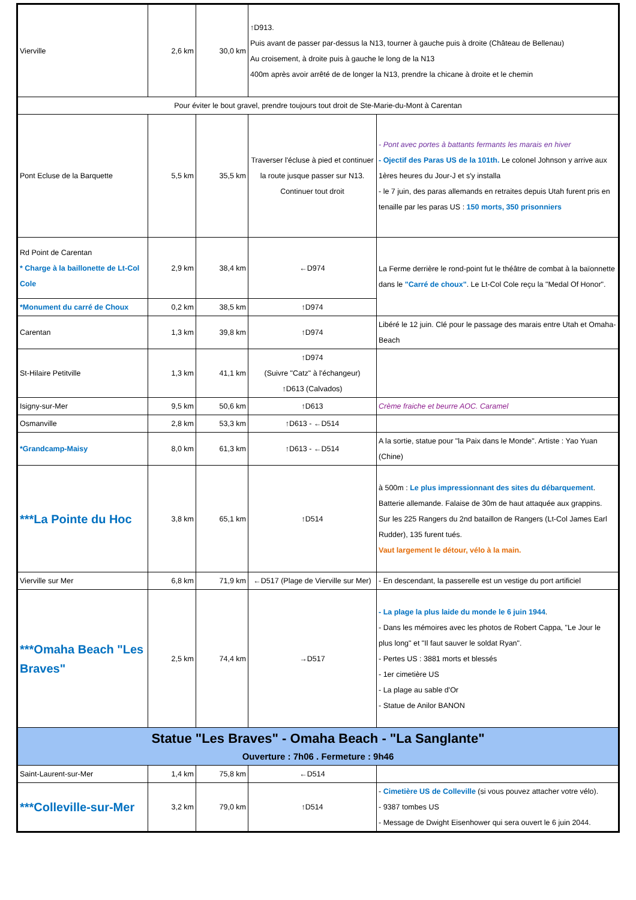| Vierville | 2,6 km | 30,0 km | ↑D913. Puis avant de passer par-dessus la N13, tourner à gauche puis à droite (Château de Bellenau) Au croisement, à droite puis à gauche le long de la N13 400m après avoir arrêté de de longer la N13, prendre la chicane à droite et le chemin | |
| Pour éviter le bout gravel, prendre toujours tout droit de Ste-Marie-du-Mont à Carentan | | | | |
| Pont Ecluse de la Barquette | 5,5 km | 35,5 km | Traverser l'écluse à pied et continuer la route jusque passer sur N13. Continuer tout droit | - Pont avec portes à battants fermants les marais en hiver - Ojectif des Paras US de la 101th. Le colonel Johnson y arrive aux 1ères heures du Jour-J et s'y installa - le 7 juin, des paras allemands en retraites depuis Utah furent pris en tenaille par les paras US : 150 morts, 350 prisonniers |
| Rd Point de Carentan * Charge à la baillonette de Lt-Col Cole | 2,9 km | 38,4 km | ←D974 | La Ferme derrière le rond-point fut le théâtre de combat à la baïonnette dans le "Carré de choux" . Le Lt-Col Cole reçu la "Medal Of Honor". |
| *Monument du carré de Choux | 0,2 km | 38,5 km | ↑D974 | |
| Carentan | 1,3 km | 39,8 km | ↑D974 | Libéré le 12 juin. Clé pour le passage des marais entre Utah et Omaha-Beach |
| St-Hilaire Petitville | 1,3 km | 41,1 km | ↑D974 (Suivre "Catz" à l'échangeur) ↑D613 (Calvados) | |
| Isigny-sur-Mer | 9,5 km | 50,6 km | ↑D613 | Crème fraiche et beurre AOC. Caramel |
| Osmanville | 2,8 km | 53,3 km | ↑D613 - ←D514 | |
| *Grandcamp-Maisy | 8,0 km | 61,3 km | ↑D613 - ←D514 | A la sortie, statue pour "la Paix dans le Monde". Artiste : Yao Yuan (Chine) |
| ***La Pointe du Hoc | 3,8 km | 65,1 km | ↑D514 | à 500m : Le plus impressionnant des sites du débarquement . Batterie allemande. Falaise de 30m de haut attaquée aux grappins. Sur les 225 Rangers du 2nd bataillon de Rangers (Lt-Col James Earl Rudder), 135 furent tués. Vaut largement le détour, vélo à la main. |
| Vierville sur Mer | 6,8 km | 71,9 km | ←D517 (Plage de Vierville sur Mer) | - En descendant, la passerelle est un vestige du port artificiel |
| ***Omaha Beach "Les Braves" | 2,5 km | 74,4 km | →D517 | - La plage la plus laide du monde le 6 juin 1944 . - Dans les mémoires avec les photos de Robert Cappa, "Le Jour le plus long" et "Il faut sauver le soldat Ryan". - Pertes US : 3881 morts et blessés - 1er cimetière US - La plage au sable d'Or - Statue de Anilor BANON |
| Statue "Les Braves" - Omaha Beach - "La Sanglante" Ouverture : 7h06 . Fermeture : 9h46 | | | | |
| Saint-Laurent-sur-Mer | 1,4 km | 75,8 km | ←D514 | |
| ***Colleville-sur-Mer | 3,2 km | 79,0 km | ↑D514 | - Cimetière US de Colleville (si vous pouvez attacher votre vélo). - 9387 tombes US - Message de Dwight Eisenhower qui sera ouvert le 6 juin 2044. |